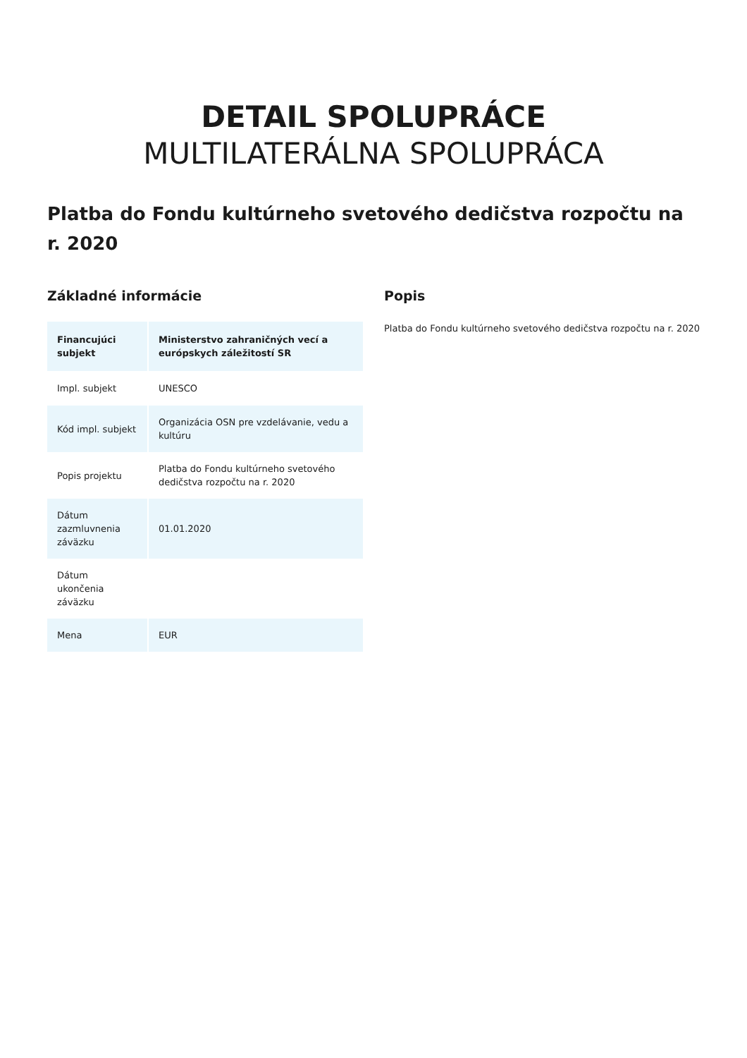DETAIL SPOLUPRÁCE
MULTILATERÁLNA SPOLUPRÁCA
Platba do Fondu kultúrneho svetového dedičstva rozpočtu na r. 2020
Základné informácie
| Financujúci subjekt | Ministerstvo zahraničných vecí a európskych záležitostí SR |
| Impl. subjekt | UNESCO |
| Kód impl. subjekt | Organizácia OSN pre vzdelávanie, vedu a kultúru |
| Popis projektu | Platba do Fondu kultúrneho svetového dedičstva rozpočtu na r. 2020 |
| Dátum zazmluvnenia záväzku | 01.01.2020 |
| Dátum ukončenia záväzku | |
| Mena | EUR |
Popis
Platba do Fondu kultúrneho svetového dedičstva rozpočtu na r. 2020